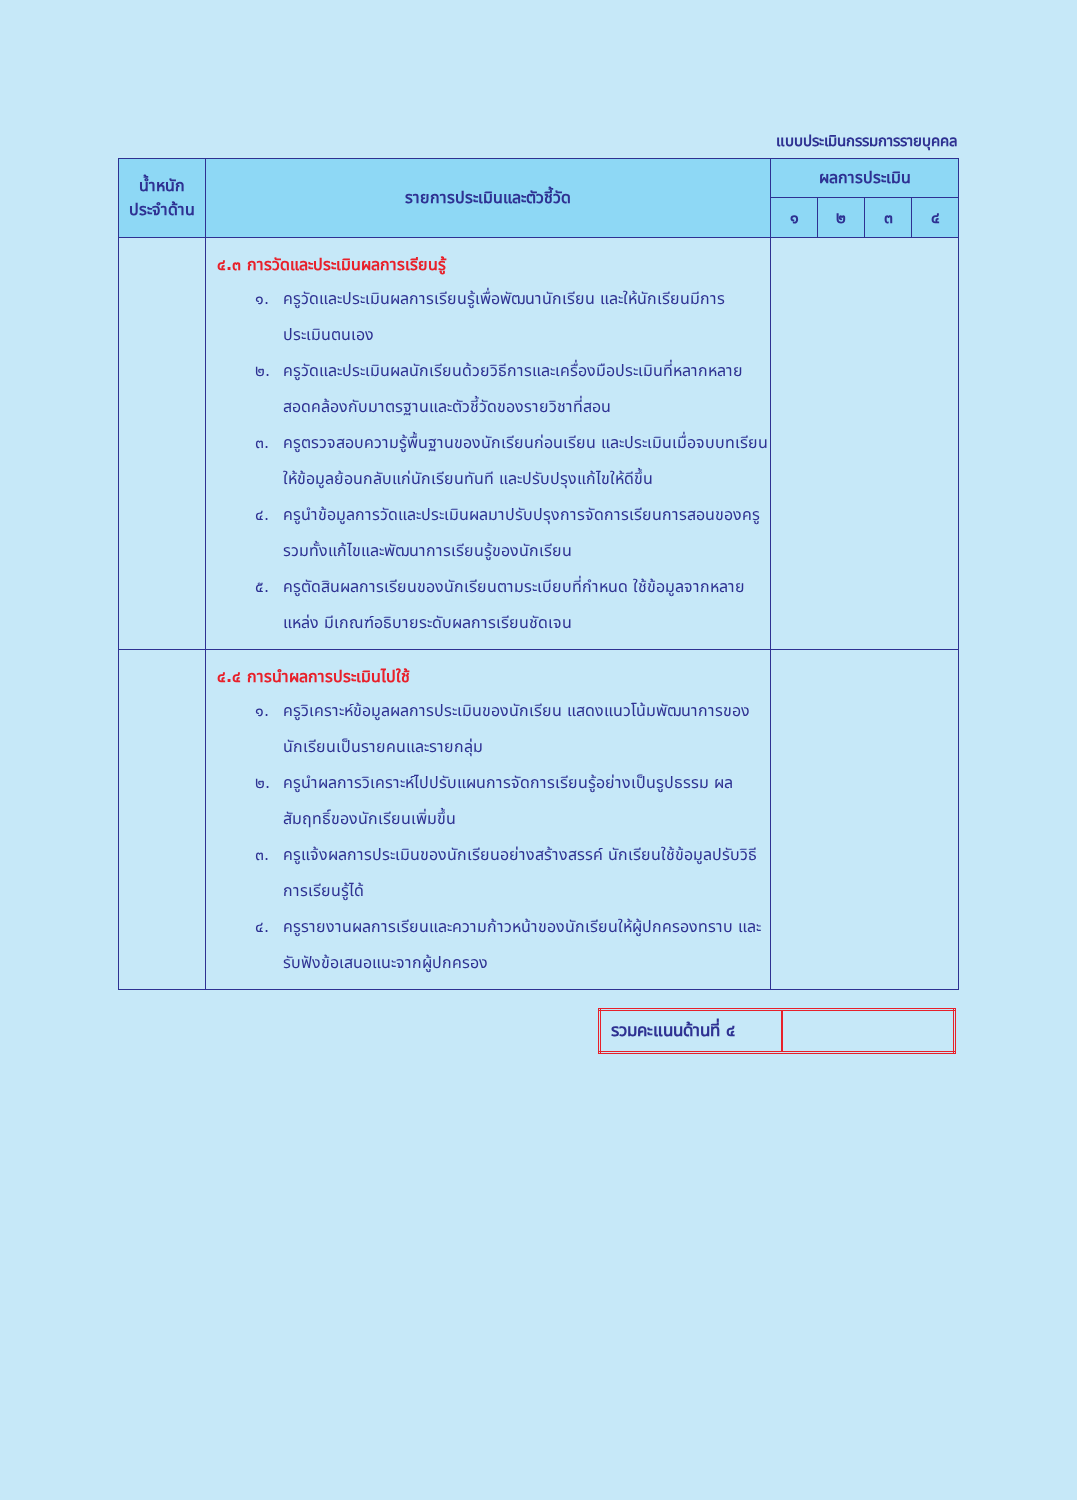แบบประเมินกรรมการรายบุคคล
| น้ำหนัก ประจำด้าน | รายการประเมินและตัวชี้วัด | ผลการประเมิน | | | |
| --- | --- | --- | --- | --- | --- |
| | | ๑ | ๒ | ๓ | ๔ |
| | ๔.๓ การวัดและประเมินผลการเรียนรู้ ๑. ครูวัดและประเมินผลการเรียนรู้เพื่อพัฒนานักเรียน และให้นักเรียนมีการประเมินตนเอง ๒. ครูวัดและประเมินผลนักเรียนด้วยวิธีการและเครื่องมือประเมินที่หลากหลาย สอดคล้องกับมาตรฐานและตัวชี้วัดของรายวิชาที่สอน ๓. ครูตรวจสอบความรู้พื้นฐานของนักเรียนก่อนเรียน และประเมินเมื่อจบบทเรียน ให้ข้อมูลย้อนกลับแก่นักเรียนทันที และปรับปรุงแก้ไขให้ดีขึ้น ๔. ครูนำข้อมูลการวัดและประเมินผลมาปรับปรุงการจัดการเรียนการสอนของครู รวมทั้งแก้ไขและพัฒนาการเรียนรู้ของนักเรียน ๕. ครูตัดสินผลการเรียนของนักเรียนตามระเบียบที่กำหนด ใช้ข้อมูลจากหลายแหล่ง มีเกณฑ์อธิบายระดับผลการเรียนชัดเจน | | | | |
| | ๔.๔ การนำผลการประเมินไปใช้ ๑. ครูวิเคราะห์ข้อมูลผลการประเมินของนักเรียน แสดงแนวโน้มพัฒนาการของนักเรียนเป็นรายคนและรายกลุ่ม ๒. ครูนำผลการวิเคราะห์ไปปรับแผนการจัดการเรียนรู้อย่างเป็นรูปธรรม ผลสัมฤทธิ์ของนักเรียนเพิ่มขึ้น ๓. ครูแจ้งผลการประเมินของนักเรียนอย่างสร้างสรรค์ นักเรียนใช้ข้อมูลปรับวิธีการเรียนรู้ได้ ๔. ครูรายงานผลการเรียนและความก้าวหน้าของนักเรียนให้ผู้ปกครองทราบ และรับฟังข้อเสนอแนะจากผู้ปกครอง | | | | |
| รวมคะแนนด้านที่ ๔ | |